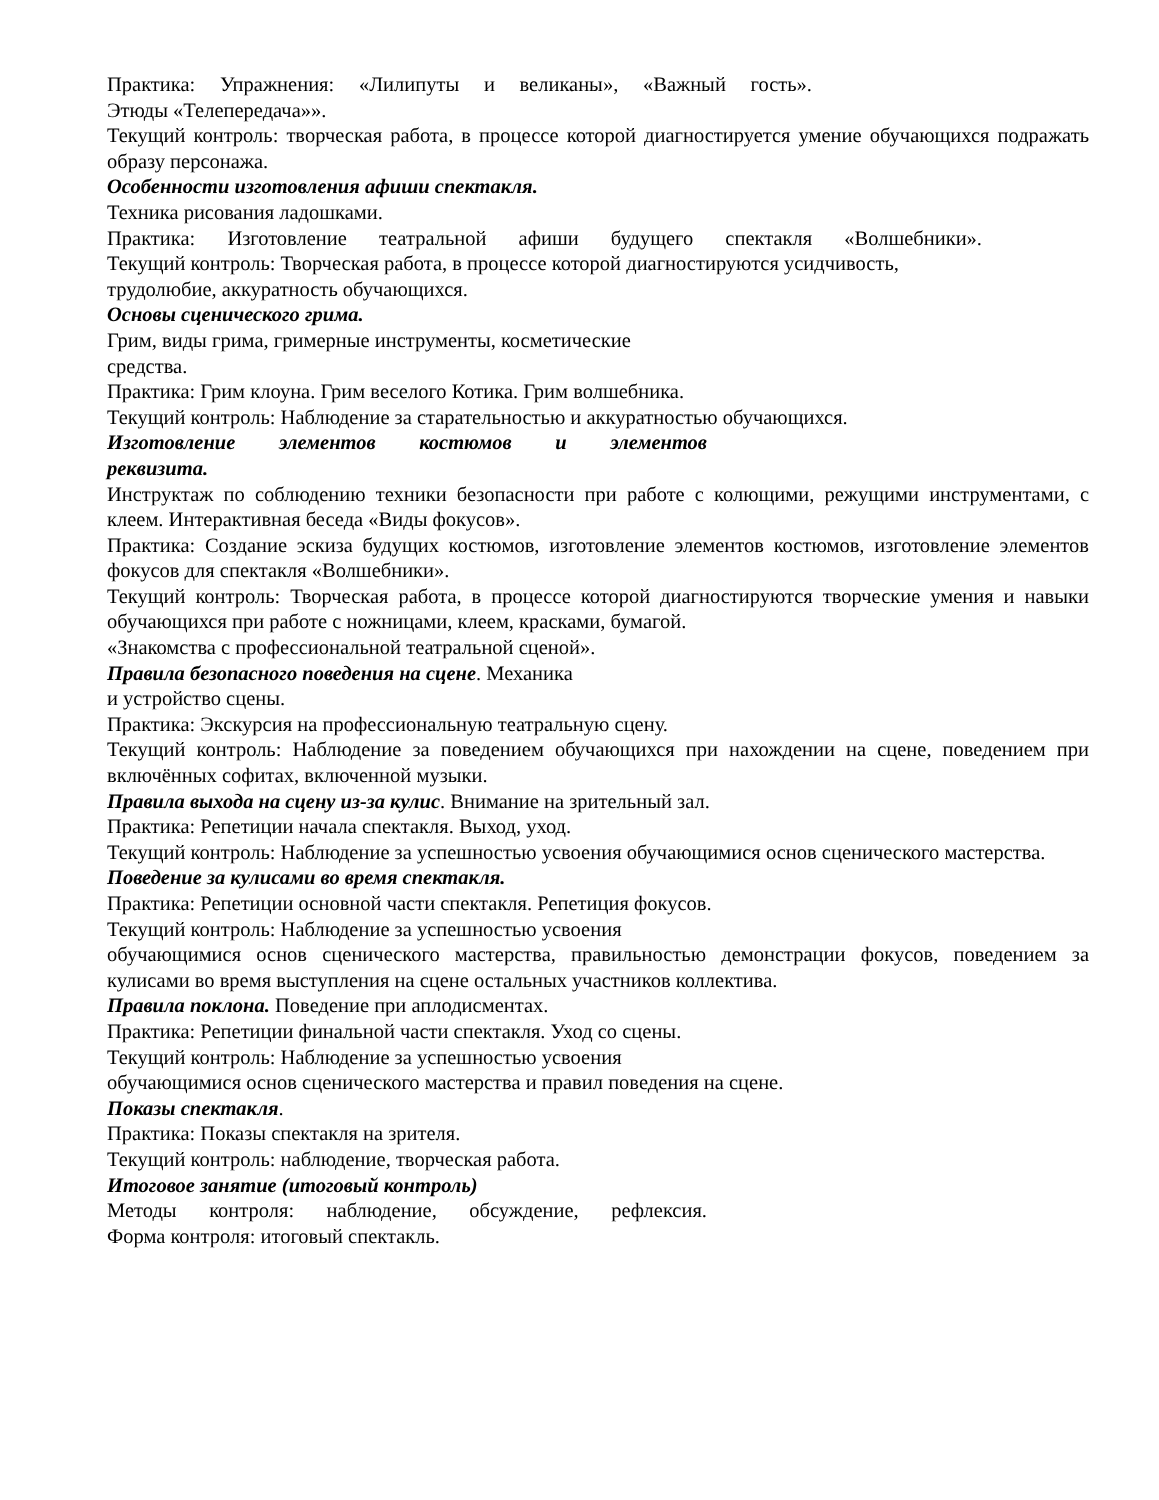Практика: Упражнения: «Лилипуты и великаны», «Важный гость».
Этюды «Телепередача»».
Текущий контроль: творческая работа, в процессе которой диагностируется умение обучающихся подражать образу персонажа.
Особенности изготовления афиши спектакля.
Техника рисования ладошками.
Практика: Изготовление театральной афиши будущего спектакля «Волшебники».
Текущий контроль: Творческая работа, в процессе которой диагностируются усидчивость,
трудолюбие, аккуратность обучающихся.
Основы сценического грима.
Грим, виды грима, гримерные инструменты, косметические
средства.
Практика: Грим клоуна. Грим веселого Котика. Грим волшебника.
Текущий контроль: Наблюдение за старательностью и аккуратностью обучающихся.
Изготовление элементов костюмов и элементов
реквизита.
Инструктаж по соблюдению техники безопасности при работе с колющими, режущими инструментами, с клеем. Интерактивная беседа «Виды фокусов».
Практика: Создание эскиза будущих костюмов, изготовление элементов костюмов, изготовление элементов фокусов для спектакля «Волшебники».
Текущий контроль: Творческая работа, в процессе которой диагностируются творческие умения и навыки обучающихся при работе с ножницами, клеем, красками, бумагой.
«Знакомства с профессиональной театральной сценой».
Правила безопасного поведения на сцене. Механика
и устройство сцены.
Практика: Экскурсия на профессиональную театральную сцену.
Текущий контроль: Наблюдение за поведением обучающихся при нахождении на сцене, поведением при включённых софитах, включенной музыки.
Правила выхода на сцену из-за кулис. Внимание на зрительный зал.
Практика: Репетиции начала спектакля. Выход, уход.
Текущий контроль: Наблюдение за успешностью усвоения обучающимися основ сценического мастерства.
Поведение за кулисами во время спектакля.
Практика: Репетиции основной части спектакля. Репетиция фокусов.
Текущий контроль: Наблюдение за успешностью усвоения
обучающимися основ сценического мастерства, правильностью демонстрации фокусов, поведением за кулисами во время выступления на сцене остальных участников коллектива.
Правила поклона. Поведение при аплодисментах.
Практика: Репетиции финальной части спектакля. Уход со сцены.
Текущий контроль: Наблюдение за успешностью усвоения
обучающимися основ сценического мастерства и правил поведения на сцене.
Показы спектакля.
Практика: Показы спектакля на зрителя.
Текущий контроль: наблюдение, творческая работа.
Итоговое занятие (итоговый контроль)
Методы контроля: наблюдение, обсуждение, рефлексия.
Форма контроля: итоговый спектакль.